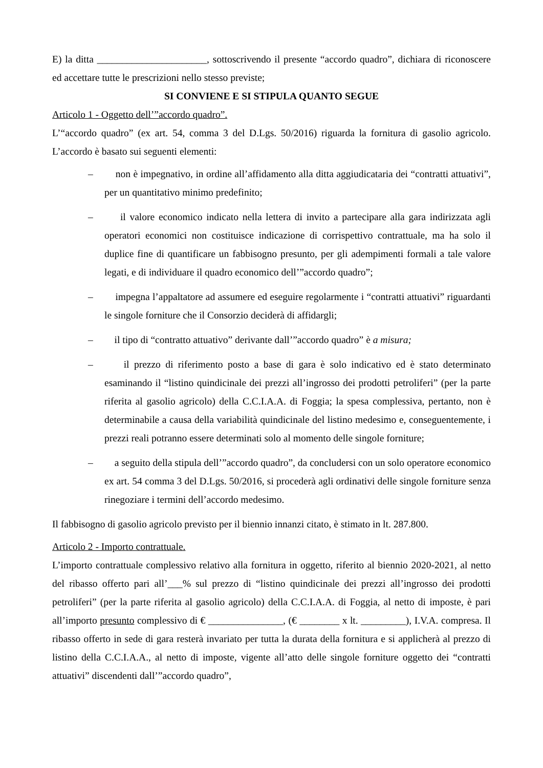E) la ditta ______________________, sottoscrivendo il presente “accordo quadro”, dichiara di riconoscere ed accettare tutte le prescrizioni nello stesso previste;
SI CONVIENE E SI STIPULA QUANTO SEGUE
Articolo 1 - Oggetto dell’”accordo quadro”.
L’“accordo quadro” (ex art. 54, comma 3 del D.Lgs. 50/2016) riguarda la fornitura di gasolio agricolo. L’accordo è basato sui seguenti elementi:
– non è impegnativo, in ordine all’affidamento alla ditta aggiudicataria dei “contratti attuativi”, per un quantitativo minimo predefinito;
– il valore economico indicato nella lettera di invito a partecipare alla gara indirizzata agli operatori economici non costituisce indicazione di corrispettivo contrattuale, ma ha solo il duplice fine di quantificare un fabbisogno presunto, per gli adempimenti formali a tale valore legati, e di individuare il quadro economico dell’”accordo quadro”;
– impegna l’appaltatore ad assumere ed eseguire regolarmente i “contratti attuativi” riguardanti le singole forniture che il Consorzio deciderà di affidargli;
– il tipo di “contratto attuativo” derivante dall’”accordo quadro” è a misura;
– il prezzo di riferimento posto a base di gara è solo indicativo ed è stato determinato esaminando il “listino quindicinale dei prezzi all’ingrosso dei prodotti petroliferi” (per la parte riferita al gasolio agricolo) della C.C.I.A.A. di Foggia; la spesa complessiva, pertanto, non è determinabile a causa della variabilità quindicinale del listino medesimo e, conseguentemente, i prezzi reali potranno essere determinati solo al momento delle singole forniture;
– a seguito della stipula dell’”accordo quadro”, da concludersi con un solo operatore economico ex art. 54 comma 3 del D.Lgs. 50/2016, si procederà agli ordinativi delle singole forniture senza rinegoziare i termini dell’accordo medesimo.
Il fabbisogno di gasolio agricolo previsto per il biennio innanzi citato, è stimato in lt. 287.800.
Articolo 2 - Importo contrattuale.
L’importo contrattuale complessivo relativo alla fornitura in oggetto, riferito al biennio 2020-2021, al netto del ribasso offerto pari all’___% sul prezzo di “listino quindicinale dei prezzi all’ingrosso dei prodotti petroliferi” (per la parte riferita al gasolio agricolo) della C.C.I.A.A. di Foggia, al netto di imposte, è pari all’importo presunto complessivo di € _______________, (€ ________ x lt. _________), I.V.A. compresa. Il ribasso offerto in sede di gara resterà invariato per tutta la durata della fornitura e si applicherà al prezzo di listino della C.C.I.A.A., al netto di imposte, vigente all’atto delle singole forniture oggetto dei “contratti attuativi” discendenti dall’”accordo quadro”,